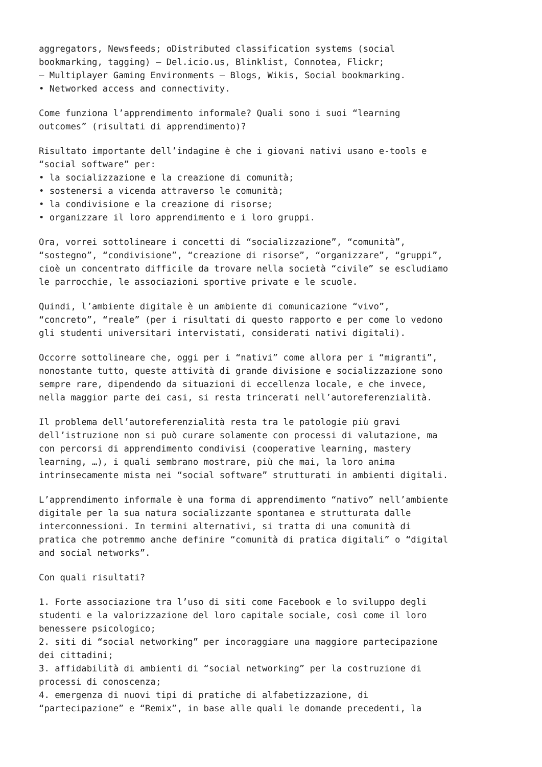aggregators, Newsfeeds; oDistributed classification systems (social bookmarking, tagging) – Del.icio.us, Blinklist, Connotea, Flickr; – Multiplayer Gaming Environments – Blogs, Wikis, Social bookmarking. • Networked access and connectivity.
Come funziona l’apprendimento informale? Quali sono i suoi “learning outcomes” (risultati di apprendimento)?
Risultato importante dell’indagine è che i giovani nativi usano e-tools e “social software” per: • la socializzazione e la creazione di comunità; • sostenersi a vicenda attraverso le comunità; • la condivisione e la creazione di risorse; • organizzare il loro apprendimento e i loro gruppi.
Ora, vorrei sottolineare i concetti di “socializzazione”, “comunità”, “sostegno”, “condivisione”, “creazione di risorse”, “organizzare”, “gruppi”, cioè un concentrato difficile da trovare nella società “civile” se escludiamo le parrocchie, le associazioni sportive private e le scuole.
Quindi, l’ambiente digitale è un ambiente di comunicazione “vivo”, “concreto”, “reale” (per i risultati di questo rapporto e per come lo vedono gli studenti universitari intervistati, considerati nativi digitali).
Occorre sottolineare che, oggi per i “nativi” come allora per i “migranti”, nonostante tutto, queste attività di grande divisione e socializzazione sono sempre rare, dipendendo da situazioni di eccellenza locale, e che invece, nella maggior parte dei casi, si resta trincerati nell’autoreferenzialità.
Il problema dell’autoreferenzialità resta tra le patologie più gravi dell’istruzione non si può curare solamente con processi di valutazione, ma con percorsi di apprendimento condivisi (cooperative learning, mastery learning, …), i quali sembrano mostrare, più che mai, la loro anima intrinsecamente mista nei “social software” strutturati in ambienti digitali.
L’apprendimento informale è una forma di apprendimento “nativo” nell’ambiente digitale per la sua natura socializzante spontanea e strutturata dalle interconnessioni. In termini alternativi, si tratta di una comunità di pratica che potremmo anche definire “comunità di pratica digitali” o “digital and social networks”.
Con quali risultati?
1. Forte associazione tra l’uso di siti come Facebook e lo sviluppo degli studenti e la valorizzazione del loro capitale sociale, così come il loro benessere psicologico; 2. siti di “social networking” per incoraggiare una maggiore partecipazione dei cittadini; 3. affidabilità di ambienti di “social networking” per la costruzione di processi di conoscenza; 4. emergenza di nuovi tipi di pratiche di alfabetizzazione, di “partecipazione” e “Remix”, in base alle quali le domande precedenti, la